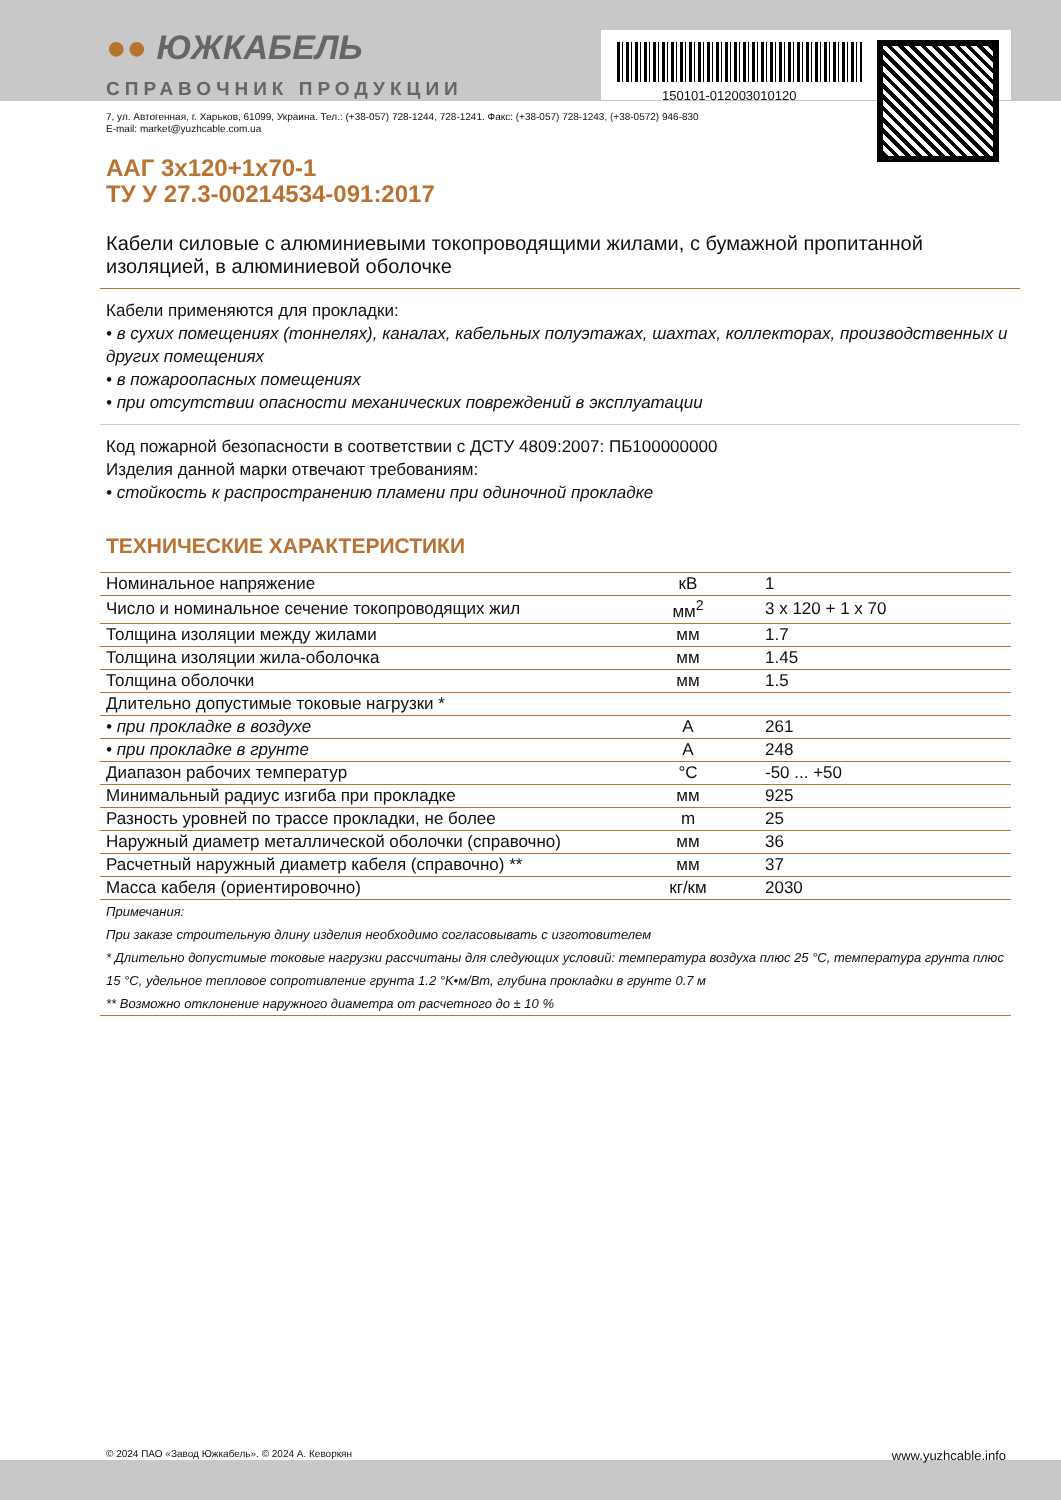●● ЮЖКАБЕЛЬ
СПРАВОЧНИК ПРОДУКЦИИ 150101-012003010120
7, ул. Автогенная, г. Харьков, 61099, Украина. Тел.: (+38-057) 728-1244, 728-1241. Факс: (+38-057) 728-1243, (+38-0572) 946-830
E-mail: market@yuzhcable.com.ua
ААГ 3х120+1х70-1
ТУ У 27.3-00214534-091:2017
Кабели силовые с алюминиевыми токопроводящими жилами, с бумажной пропитанной изоляцией, в алюминиевой оболочке
Кабели применяются для прокладки:
• в сухих помещениях (тоннелях), каналах, кабельных полуэтажах, шахтах, коллекторах, производственных и других помещениях
• в пожароопасных помещениях
• при отсутствии опасности механических повреждений в эксплуатации
Код пожарной безопасности в соответствии с ДСТУ 4809:2007: ПБ100000000
Изделия данной марки отвечают требованиям:
• стойкость к распространению пламени при одиночной прокладке
ТЕХНИЧЕСКИЕ ХАРАКТЕРИСТИКИ
| Номинальное напряжение | кВ | 1 |
| Число и номинальное сечение токопроводящих жил | мм<sup>2</sup> | 3 x 120 + 1 x 70 |
| Толщина изоляции между жилами | мм | 1.7 |
| Толщина изоляции жила-оболочка | мм | 1.45 |
| Толщина оболочки | мм | 1.5 |
| Длительно допустимые токовые нагрузки * | | |
| • при прокладке в воздухе | А | 261 |
| • при прокладке в грунте | А | 248 |
| Диапазон рабочих температур | °C | -50 ... +50 |
| Минимальный радиус изгиба при прокладке | мм | 925 |
| Разность уровней по трассе прокладки, не более | m | 25 |
| Наружный диаметр металлической оболочки (справочно) | мм | 36 |
| Расчетный наружный диаметр кабеля (справочно) ** | мм | 37 |
| Масса кабеля (ориентировочно) | кг/км | 2030 |
Примечания:
При заказе строительную длину изделия необходимо согласовывать с изготовителем
* Длительно допустимые токовые нагрузки рассчитаны для следующих условий: температура воздуха плюс 25 °C, температура грунта плюс 15 °C, удельное тепловое сопротивление грунта 1.2 °K•м/Вт, глубина прокладки в грунте 0.7 м
** Возможно отклонение наружного диаметра от расчетного до ± 10 %
© 2024 ПАО «Завод Южкабель». © 2024 А. Кеворкян www.yuzhcable.info